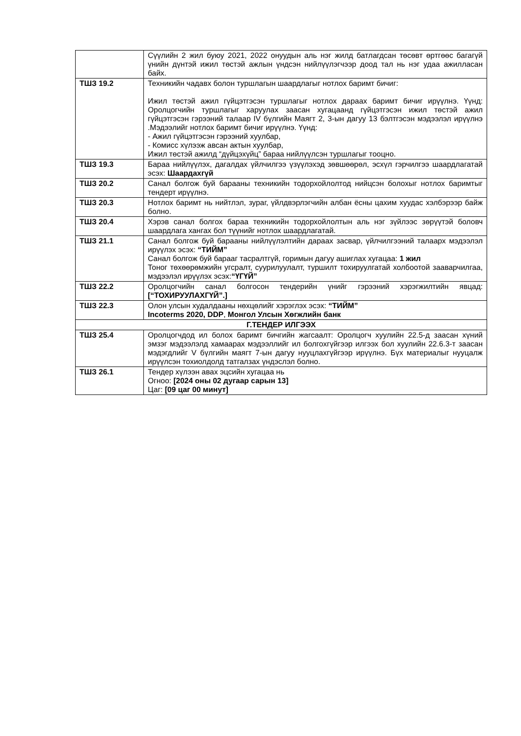| | Сүүлийн 2 жил буюу 2021, 2022 онуудын аль нэг жилд батлагдсан төсөвт өртгөөс багагүй үнийн дүнтэй ижил төстэй ажлын үндсэн нийлүүлэгчээр доод тал нь нэг удаа ажилласан байх. |
| ТШЗ 19.2 | Техникийн чадавх болон туршлагын шаардлагыг нотлох баримт бичиг: Ижил төстэй ажил гүйцэтгэсэн туршлагыг нотлох дараах баримт бичиг ирүүлнэ. Үүнд: Оролцогчийн туршлагыг харуулах заасан хугацаанд гүйцэтгэсэн ижил төстэй ажил гүйцэтгэсэн гэрээний талаар IV бүлгийн Маягт 2, 3-ын дагуу 13 бэлтгэсэн мэдээлэл ирүүлнэ .Мэдээлийг нотлох баримт бичиг ирүүлнэ. Үүнд: - Ажил гүйцэтгэсэн гэрээний хуулбар, - Комисс хүлээж авсан актын хуулбар, Ижил төстэй ажилд “дүйцэхүйц” бараа нийлүүлсэн туршлагыг тооцно. |
| ТШЗ 19.3 | Бараа нийлүүлэх, дагалдах үйлчилгээ үзүүлэхэд зөвшөөрөл, эсхүл гэрчилгээ шаардлагатай эсэх: Шаардахгүй |
| ТШЗ 20.2 | Санал болгож буй барааны техникийн тодорхойлолтод нийцсэн болохыг нотлох баримтыг тендерт ирүүлнэ. |
| ТШЗ 20.3 | Нотлох баримт нь нийтлэл, зураг, үйлдвэрлэгчийн албан ёсны цахим хуудас хэлбэрээр байж болно. |
| ТШЗ 20.4 | Хэрэв санал болгох бараа техникийн тодорхойлолтын аль нэг зүйлээс зөрүүтэй боловч шаардлага хангах бол түүнийг нотлох шаардлагатай. |
| ТШЗ 21.1 | Санал болгож буй барааны нийлүүлэлтийн дараах засвар, үйлчилгээний талаарх мэдээлэл ирүүлэх эсэх: “ТИЙМ” Санал болгож буй барааг тасралтгүй, горимын дагуу ашиглах хугацаа: 1 жил Тоног төхөөрөмжийн угсралт, суурилуулалт, туршилт тохируулгатай холбоотой зааварчилгаа, мэдээлэл ирүүлэх эсэх: “ҮГҮЙ” |
| ТШЗ 22.2 | Оролцогчийн санал болгосон тендерийн үнийг гэрээний хэрэгжилтийн явцад: [“ТОХИРУУЛАХГҮЙ”.] |
| ТШЗ 22.3 | Олон улсын худалдааны нөхцөлийг хэрэглэх эсэх: “ТИЙМ” Incoterms 2020, DDP , Монгол Улсын Хөгжлийн банк |
| Г.ТЕНДЕР ИЛГЭЭХ | |
| ТШЗ 25.4 | Оролцогчдод ил болох баримт бичгийн жагсаалт: Оролцогч хуулийн 22.5-д заасан хүний эмзэг мэдээлэлд хамаарах мэдээллийг ил болгохгүйгээр илгээх бол хуулийн 22.6.3-т заасан мэдэгдлийг V бүлгийн маягт 7-ын дагуу нууцлахгүйгээр ирүүлнэ. Бүх материалыг нууцалж ирүүлсэн тохиолдолд татгалзах үндэслэл болно. |
| ТШЗ 26.1 | Тендер хүлээн авах эцсийн хугацаа нь Огноо: [2024 оны 02 дугаар сарын 13] Цаг: [09 цаг 00 минут] |